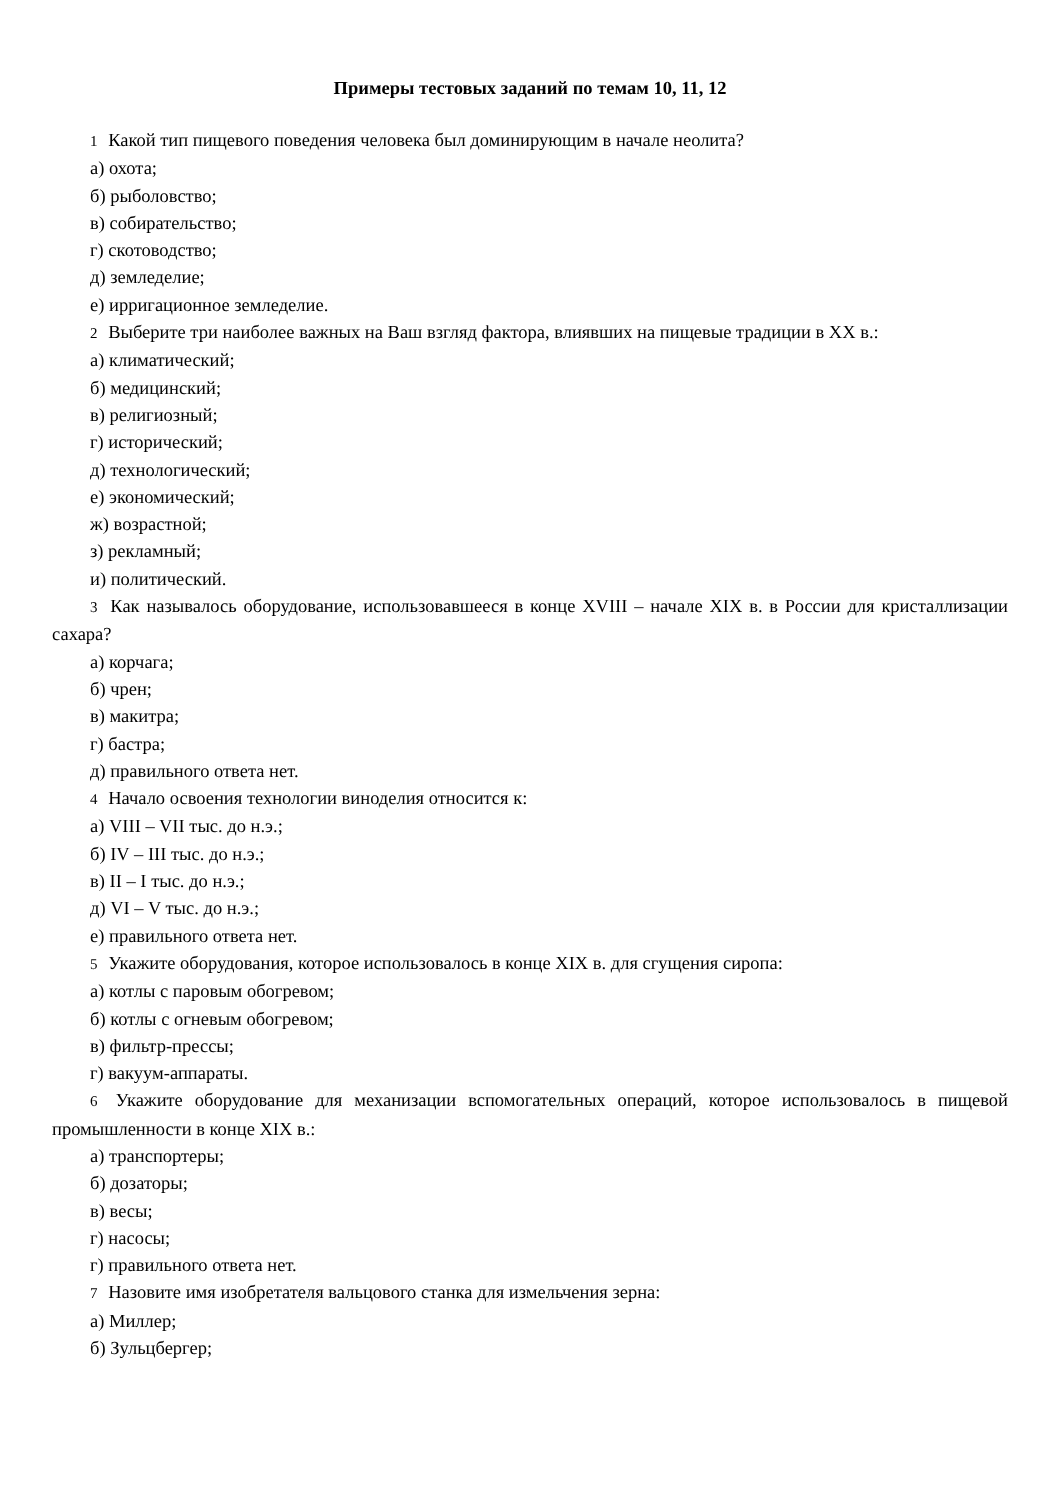Примеры тестовых заданий по темам 10, 11, 12
1 Какой тип пищевого поведения человека был доминирующим в начале неолита?
а) охота;
б) рыболовство;
в) собирательство;
г) скотоводство;
д) земледелие;
е) ирригационное земледелие.
2 Выберите три наиболее важных на Ваш взгляд фактора, влиявших на пищевые традиции в XX в.:
а) климатический;
б) медицинский;
в) религиозный;
г) исторический;
д) технологический;
е) экономический;
ж) возрастной;
з) рекламный;
и) политический.
3 Как называлось оборудование, использовавшееся в конце XVIII – начале XIX в. в России для кристаллизации сахара?
а) корчага;
б) чрен;
в) макитра;
г) бастра;
д) правильного ответа нет.
4 Начало освоения технологии виноделия относится к:
а) VIII – VII тыс. до н.э.;
б) IV – III тыс. до н.э.;
в) II – I тыс. до н.э.;
д) VI – V тыс. до н.э.;
е) правильного ответа нет.
5 Укажите оборудования, которое использовалось в конце XIX в. для сгущения сиропа:
а) котлы с паровым обогревом;
б) котлы с огневым обогревом;
в) фильтр-прессы;
г) вакуум-аппараты.
6 Укажите оборудование для механизации вспомогательных операций, которое использовалось в пищевой промышленности в конце XIX в.:
а) транспортеры;
б) дозаторы;
в) весы;
г) насосы;
г) правильного ответа нет.
7 Назовите имя изобретателя вальцового станка для измельчения зерна:
а) Миллер;
б) Зульцбергер;